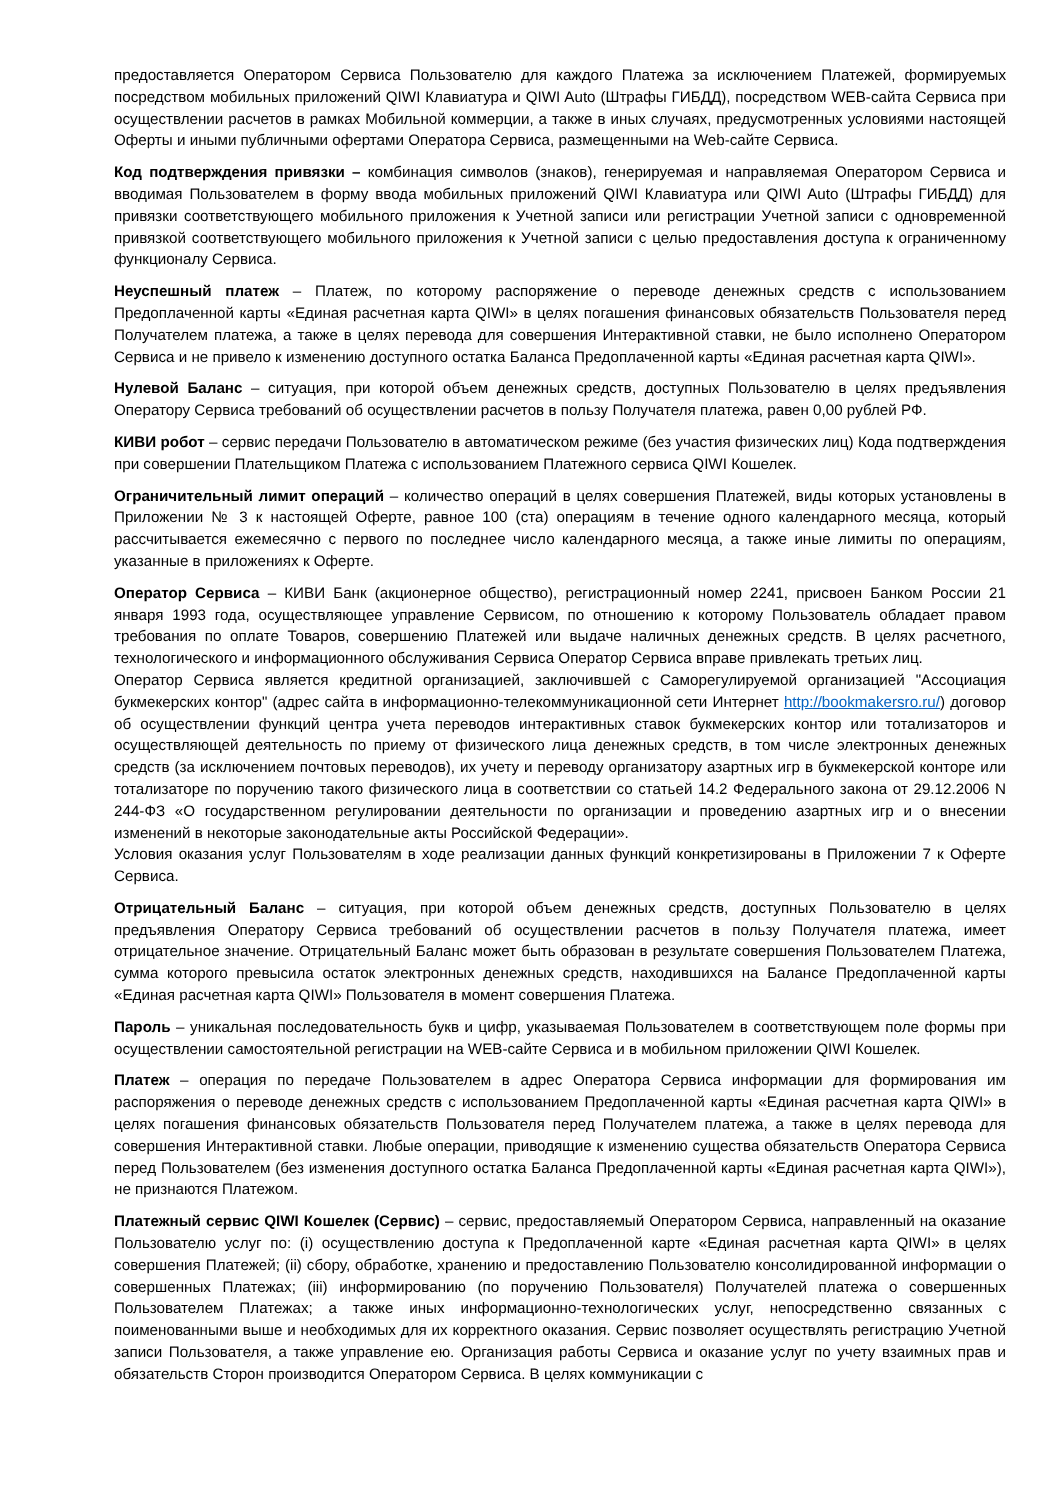предоставляется Оператором Сервиса Пользователю для каждого Платежа за исключением Платежей, формируемых посредством мобильных приложений QIWI Клавиатура и QIWI Auto (Штрафы ГИБДД), посредством WEB-сайта Сервиса при осуществлении расчетов в рамках Мобильной коммерции, а также в иных случаях, предусмотренных условиями настоящей Оферты и иными публичными офертами Оператора Сервиса, размещенными на Web-сайте Сервиса.
Код подтверждения привязки – комбинация символов (знаков), генерируемая и направляемая Оператором Сервиса и вводимая Пользователем в форму ввода мобильных приложений QIWI Клавиатура или QIWI Auto (Штрафы ГИБДД) для привязки соответствующего мобильного приложения к Учетной записи или регистрации Учетной записи с одновременной привязкой соответствующего мобильного приложения к Учетной записи с целью предоставления доступа к ограниченному функционалу Сервиса.
Неуспешный платеж – Платеж, по которому распоряжение о переводе денежных средств с использованием Предоплаченной карты «Единая расчетная карта QIWI» в целях погашения финансовых обязательств Пользователя перед Получателем платежа, а также в целях перевода для совершения Интерактивной ставки, не было исполнено Оператором Сервиса и не привело к изменению доступного остатка Баланса Предоплаченной карты «Единая расчетная карта QIWI».
Нулевой Баланс – ситуация, при которой объем денежных средств, доступных Пользователю в целях предъявления Оператору Сервиса требований об осуществлении расчетов в пользу Получателя платежа, равен 0,00 рублей РФ.
КИВИ робот – сервис передачи Пользователю в автоматическом режиме (без участия физических лиц) Кода подтверждения при совершении Плательщиком Платежа с использованием Платежного сервиса QIWI Кошелек.
Ограничительный лимит операций – количество операций в целях совершения Платежей, виды которых установлены в Приложении № 3 к настоящей Оферте, равное 100 (ста) операциям в течение одного календарного месяца, который рассчитывается ежемесячно с первого по последнее число календарного месяца, а также иные лимиты по операциям, указанные в приложениях к Оферте.
Оператор Сервиса – КИВИ Банк (акционерное общество), регистрационный номер 2241, присвоен Банком России 21 января 1993 года, осуществляющее управление Сервисом, по отношению к которому Пользователь обладает правом требования по оплате Товаров, совершению Платежей или выдаче наличных денежных средств. В целях расчетного, технологического и информационного обслуживания Сервиса Оператор Сервиса вправе привлекать третьих лиц.
Оператор Сервиса является кредитной организацией, заключившей с Саморегулируемой организацией "Ассоциация букмекерских контор" (адрес сайта в информационно-телекоммуникационной сети Интернет http://bookmakersro.ru/) договор об осуществлении функций центра учета переводов интерактивных ставок букмекерских контор или тотализаторов и осуществляющей деятельность по приему от физического лица денежных средств, в том числе электронных денежных средств (за исключением почтовых переводов), их учету и переводу организатору азартных игр в букмекерской конторе или тотализаторе по поручению такого физического лица в соответствии со статьей 14.2 Федерального закона от 29.12.2006 N 244-ФЗ «О государственном регулировании деятельности по организации и проведению азартных игр и о внесении изменений в некоторые законодательные акты Российской Федерации».
Условия оказания услуг Пользователям в ходе реализации данных функций конкретизированы в Приложении 7 к Оферте Сервиса.
Отрицательный Баланс – ситуация, при которой объем денежных средств, доступных Пользователю в целях предъявления Оператору Сервиса требований об осуществлении расчетов в пользу Получателя платежа, имеет отрицательное значение. Отрицательный Баланс может быть образован в результате совершения Пользователем Платежа, сумма которого превысила остаток электронных денежных средств, находившихся на Балансе Предоплаченной карты «Единая расчетная карта QIWI» Пользователя в момент совершения Платежа.
Пароль – уникальная последовательность букв и цифр, указываемая Пользователем в соответствующем поле формы при осуществлении самостоятельной регистрации на WEB-сайте Сервиса и в мобильном приложении QIWI Кошелек.
Платеж – операция по передаче Пользователем в адрес Оператора Сервиса информации для формирования им распоряжения о переводе денежных средств с использованием Предоплаченной карты «Единая расчетная карта QIWI» в целях погашения финансовых обязательств Пользователя перед Получателем платежа, а также в целях перевода для совершения Интерактивной ставки. Любые операции, приводящие к изменению существа обязательств Оператора Сервиса перед Пользователем (без изменения доступного остатка Баланса Предоплаченной карты «Единая расчетная карта QIWI»), не признаются Платежом.
Платежный сервис QIWI Кошелек (Сервис) – сервис, предоставляемый Оператором Сервиса, направленный на оказание Пользователю услуг по: (i) осуществлению доступа к Предоплаченной карте «Единая расчетная карта QIWI» в целях совершения Платежей; (ii) сбору, обработке, хранению и предоставлению Пользователю консолидированной информации о совершенных Платежах; (iii) информированию (по поручению Пользователя) Получателей платежа о совершенных Пользователем Платежах; а также иных информационно-технологических услуг, непосредственно связанных с поименованными выше и необходимых для их корректного оказания. Сервис позволяет осуществлять регистрацию Учетной записи Пользователя, а также управление ею. Организация работы Сервиса и оказание услуг по учету взаимных прав и обязательств Сторон производится Оператором Сервиса. В целях коммуникации с